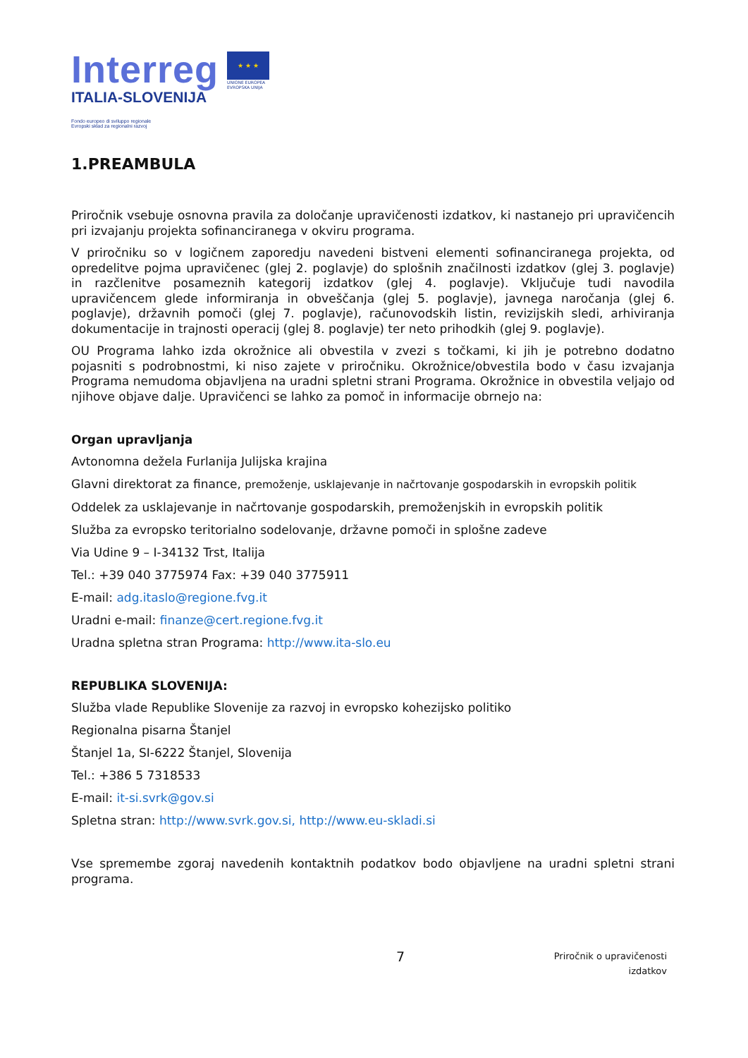Interreg
ITALIA-SLOVENIJA
Fondo europeo di sviluppo regionale
Evropski sklad za regionalni razvoj
★ ★ ★
UNIONE EUROPEA
EVROPSKA UNIJA
1.PREAMBULA
Priročnik vsebuje osnovna pravila za določanje upravičenosti izdatkov, ki nastanejo pri upravičencih pri izvajanju projekta sofinanciranega v okviru programa.
V priročniku so v logičnem zaporedju navedeni bistveni elementi sofinanciranega projekta, od opredelitve pojma upravičenec (glej 2. poglavje) do splošnih značilnosti izdatkov (glej 3. poglavje) in razčlenitve posameznih kategorij izdatkov (glej 4. poglavje). Vključuje tudi navodila upravičencem glede informiranja in obveščanja (glej 5. poglavje), javnega naročanja (glej 6. poglavje), državnih pomoči (glej 7. poglavje), računovodskih listin, revizijskih sledi, arhiviranja dokumentacije in trajnosti operacij (glej 8. poglavje) ter neto prihodkih (glej 9. poglavje).
OU Programa lahko izda okrožnice ali obvestila v zvezi s točkami, ki jih je potrebno dodatno pojasniti s podrobnostmi, ki niso zajete v priročniku. Okrožnice/obvestila bodo v času izvajanja Programa nemudoma objavljena na uradni spletni strani Programa. Okrožnice in obvestila veljajo od njihove objave dalje. Upravičenci se lahko za pomoč in informacije obrnejo na:
Organ upravljanja
Avtonomna dežela Furlanija Julijska krajina
Glavni direktorat za finance, premoženje, usklajevanje in načrtovanje gospodarskih in evropskih politik
Oddelek za usklajevanje in načrtovanje gospodarskih, premoženjskih in evropskih politik
Služba za evropsko teritorialno sodelovanje, državne pomoči in splošne zadeve
Via Udine 9 – I-34132 Trst, Italija
Tel.: +39 040 3775974 Fax: +39 040 3775911
E-mail: adg.itaslo@regione.fvg.it
Uradni e-mail: finanze@cert.regione.fvg.it
Uradna spletna stran Programa: http://www.ita-slo.eu
REPUBLIKA SLOVENIJA:
Služba vlade Republike Slovenije za razvoj in evropsko kohezijsko politiko
Regionalna pisarna Štanjel
Štanjel 1a, SI-6222 Štanjel, Slovenija
Tel.: +386 5 7318533
E-mail: it-si.svrk@gov.si
Spletna stran: http://www.svrk.gov.si, http://www.eu-skladi.si
Vse spremembe zgoraj navedenih kontaktnih podatkov bodo objavljene na uradni spletni strani programa.
7
Priročnik o upravičenosti
izdatkov